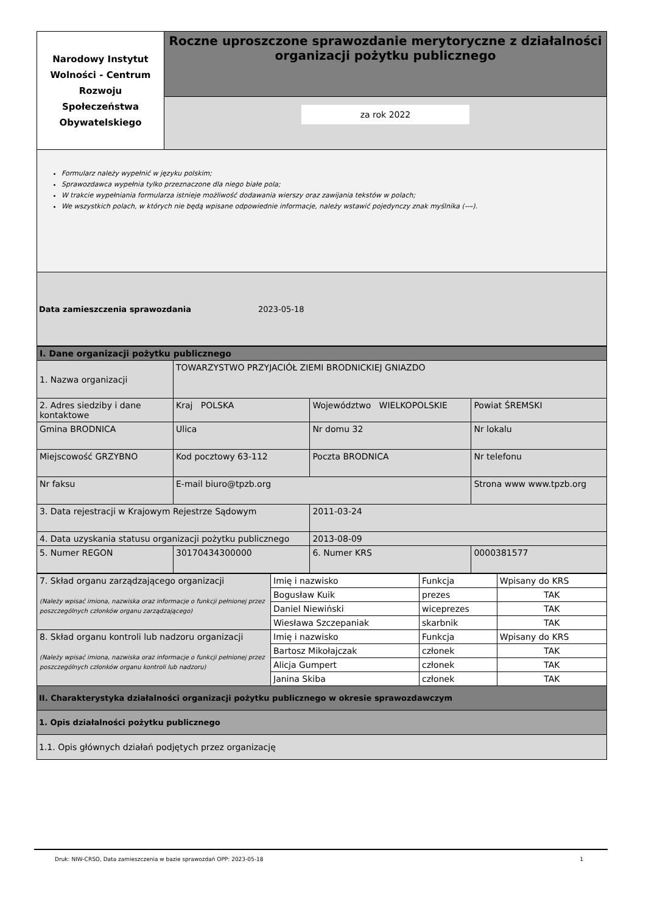| Narodowy Instytut Wolności - Centrum Rozwoju Społeczeństwa Obywatelskiego | Roczne uproszczone sprawozdanie merytoryczne z działalności organizacji pożytku publicznego |
| | za rok 2022 |
Formularz należy wypełnić w języku polskim;
Sprawozdawca wypełnia tylko przeznaczone dla niego białe pola;
W trakcie wypełniania formularza istnieje możliwość dodawania wierszy oraz zawijania tekstów w polach;
We wszystkich polach, w których nie będą wpisane odpowiednie informacje, należy wstawić pojedynczy znak myślnika (--–).
Data zamieszczenia sprawozdania 2023-05-18
| I. Dane organizacji pożytku publicznego | | | | |
| 1. Nazwa organizacji | TOWARZYSTWO PRZYJACIÓŁ ZIEMI BRODNICKIEJ GNIAZDO | | | |
| 2. Adres siedziby i dane kontaktowe | Kraj POLSKA | Województwo WIELKOPOLSKIE | | Powiat ŚREMSKI |
| Gmina BRODNICA | Ulica | Nr domu 32 | | Nr lokalu |
| Miejscowość GRZYBNO | Kod pocztowy 63-112 | Poczta BRODNICA | | Nr telefonu |
| Nr faksu | E-mail biuro@tpzb.org | | Strona www www.tpzb.org | |
| 3. Data rejestracji w Krajowym Rejestrze Sądowym | | 2011-03-24 | | |
| 4. Data uzyskania statusu organizacji pożytku publicznego | | 2013-08-09 | | |
| 5. Numer REGON | 30170434300000 | 6. Numer KRS | 0000381577 | |
| 7. Skład organu zarządzającego organizacji (Należy wpisać imiona, nazwiska oraz informacje o funkcji pełnionej przez poszczególnych członków organu zarządzającego) | Imię i nazwisko | Funkcja | Wpisany do KRS |
| | Bogusław Kuik | prezes | TAK |
| | Daniel Niewiński | wiceprezes | TAK |
| | Wiesława Szczepaniak | skarbnik | TAK |
| 8. Skład organu kontroli lub nadzoru organizacji (Należy wpisać imiona, nazwiska oraz informacje o funkcji pełnionej przez poszczególnych członków organu kontroli lub nadzoru) | Imię i nazwisko | Funkcja | Wpisany do KRS |
| | Bartosz Mikołajczak | członek | TAK |
| | Alicja Gumpert | członek | TAK |
| | Janina Skiba | członek | TAK |
| II. Charakterystyka działalności organizacji pożytku publicznego w okresie sprawozdawczym | | | |
| 1. Opis działalności pożytku publicznego | | | |
| 1.1. Opis głównych działań podjętych przez organizację | | | |
Druk: NIW-CRSO, Data zamieszczenia w bazie sprawozdań OPP: 2023-05-18 1